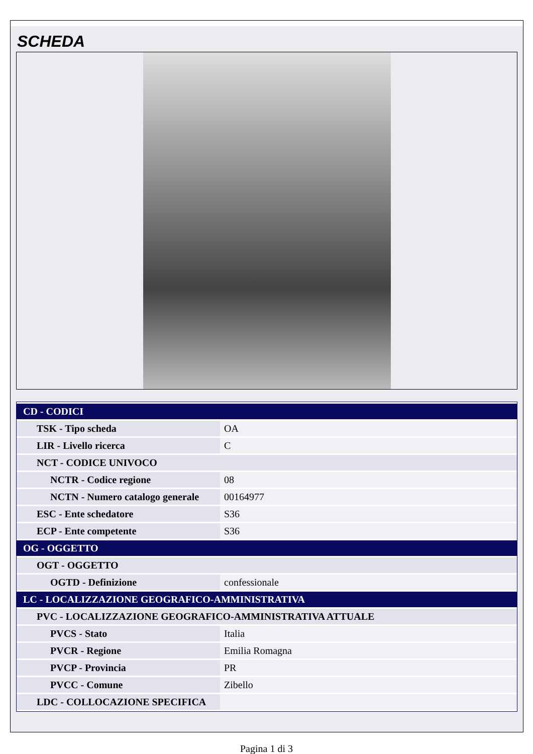SCHEDA
| CD - CODICI | |
| TSK - Tipo scheda | OA |
| LIR - Livello ricerca | C |
| NCT - CODICE UNIVOCO | |
| NCTR - Codice regione | 08 |
| NCTN - Numero catalogo generale | 00164977 |
| ESC - Ente schedatore | S36 |
| ECP - Ente competente | S36 |
| OG - OGGETTO | |
| OGT - OGGETTO | |
| OGTD - Definizione | confessionale |
| LC - LOCALIZZAZIONE GEOGRAFICO-AMMINISTRATIVA | |
| PVC - LOCALIZZAZIONE GEOGRAFICO-AMMINISTRATIVA ATTUALE | |
| PVCS - Stato | Italia |
| PVCR - Regione | Emilia Romagna |
| PVCP - Provincia | PR |
| PVCC - Comune | Zibello |
| LDC - COLLOCAZIONE SPECIFICA | |
Pagina 1 di 3